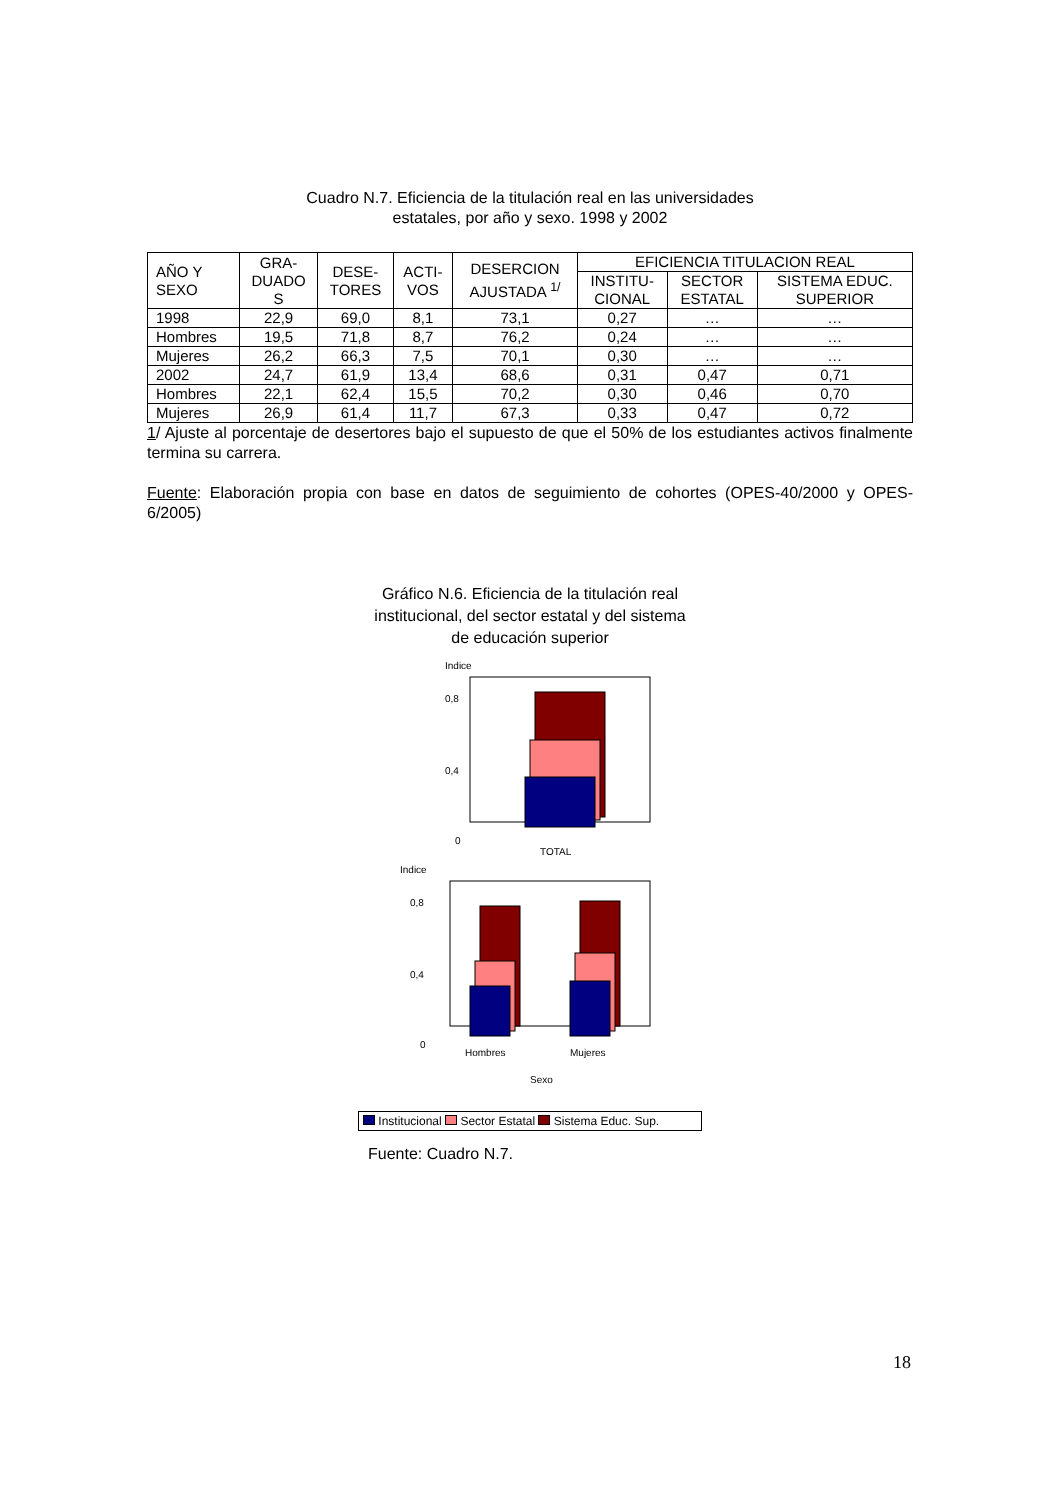Cuadro N.7. Eficiencia de la titulación real en las universidades
estatales, por año y sexo. 1998 y 2002
| AÑO Y SEXO | GRA- DUADO S | DESE- TORES | ACTI- VOS | DESERCION AJUSTADA <sup>1/</sup> | EFICIENCIA TITULACION REAL | | |
| --- | --- | --- | --- | --- | --- | --- | --- |
| | | | | | INSTITU- CIONAL | SECTOR ESTATAL | SISTEMA EDUC. SUPERIOR |
| 1998 | 22,9 | 69,0 | 8,1 | 73,1 | 0,27 | … | … |
| Hombres | 19,5 | 71,8 | 8,7 | 76,2 | 0,24 | … | … |
| Mujeres | 26,2 | 66,3 | 7,5 | 70,1 | 0,30 | … | … |
| 2002 | 24,7 | 61,9 | 13,4 | 68,6 | 0,31 | 0,47 | 0,71 |
| Hombres | 22,1 | 62,4 | 15,5 | 70,2 | 0,30 | 0,46 | 0,70 |
| Mujeres | 26,9 | 61,4 | 11,7 | 67,3 | 0,33 | 0,47 | 0,72 |
1/ Ajuste al porcentaje de desertores bajo el supuesto de que el 50% de los estudiantes activos finalmente termina su carrera.
Fuente: Elaboración propia con base en datos de seguimiento de cohortes (OPES-40/2000 y OPES-6/2005)
Gráfico N.6. Eficiencia de la titulación real
institucional, del sector estatal y del sistema
de educación superior
Indice
0,8
0,4
0
TOTAL
Indice
0,8
0,4
0
Hombres
Mujeres
Sexo
Institucional Sector Estatal Sistema Educ. Sup.
Fuente: Cuadro N.7.
18